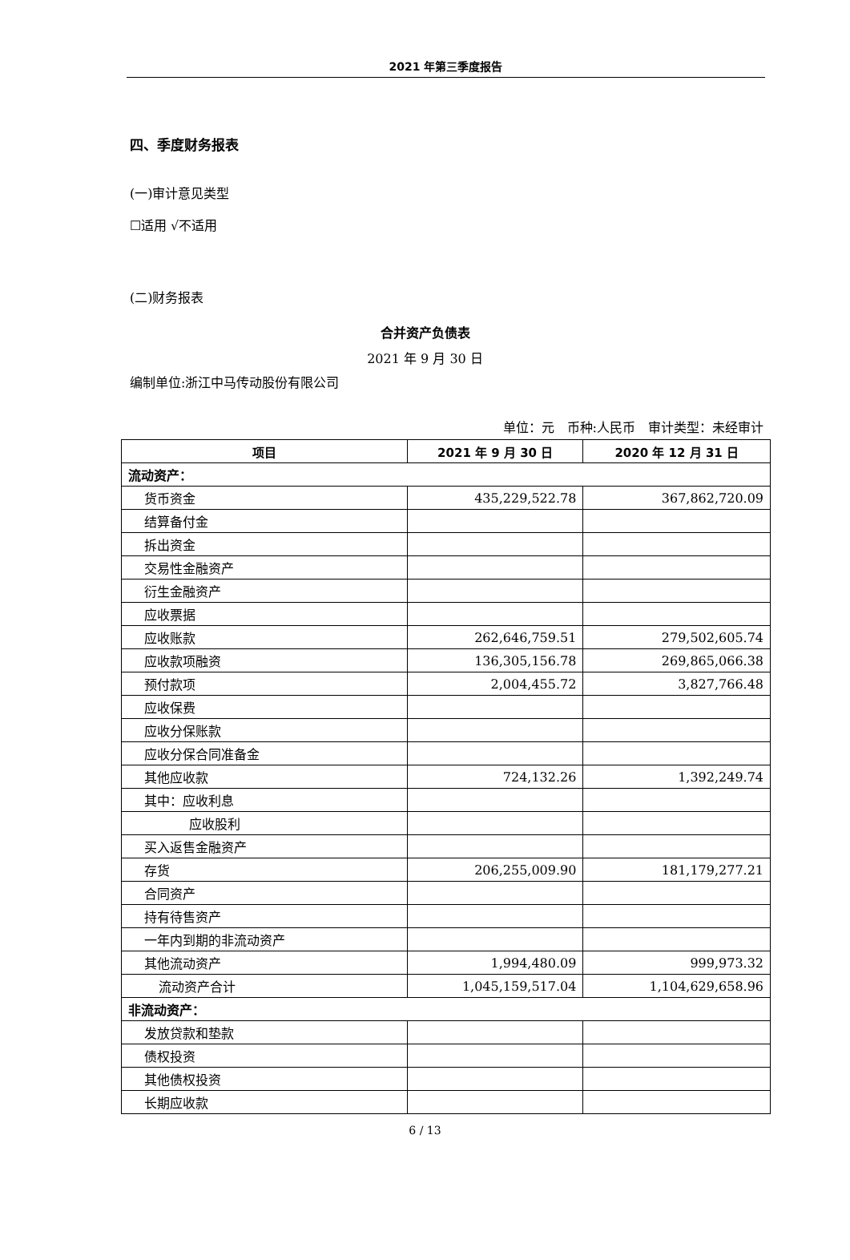2021 年第三季度报告
四、季度财务报表
(一)审计意见类型
☐适用 √不适用
(二)财务报表
合并资产负债表
2021 年 9 月 30 日
编制单位:浙江中马传动股份有限公司
单位：元　币种:人民币　审计类型：未经审计
| 项目 | 2021 年 9 月 30 日 | 2020 年 12 月 31 日 |
| --- | --- | --- |
| 流动资产： | | |
| 货币资金 | 435,229,522.78 | 367,862,720.09 |
| 结算备付金 | | |
| 拆出资金 | | |
| 交易性金融资产 | | |
| 衍生金融资产 | | |
| 应收票据 | | |
| 应收账款 | 262,646,759.51 | 279,502,605.74 |
| 应收款项融资 | 136,305,156.78 | 269,865,066.38 |
| 预付款项 | 2,004,455.72 | 3,827,766.48 |
| 应收保费 | | |
| 应收分保账款 | | |
| 应收分保合同准备金 | | |
| 其他应收款 | 724,132.26 | 1,392,249.74 |
| 其中：应收利息 | | |
| 应收股利 | | |
| 买入返售金融资产 | | |
| 存货 | 206,255,009.90 | 181,179,277.21 |
| 合同资产 | | |
| 持有待售资产 | | |
| 一年内到期的非流动资产 | | |
| 其他流动资产 | 1,994,480.09 | 999,973.32 |
| 流动资产合计 | 1,045,159,517.04 | 1,104,629,658.96 |
| 非流动资产： | | |
| 发放贷款和垫款 | | |
| 债权投资 | | |
| 其他债权投资 | | |
| 长期应收款 | | |
6 / 13